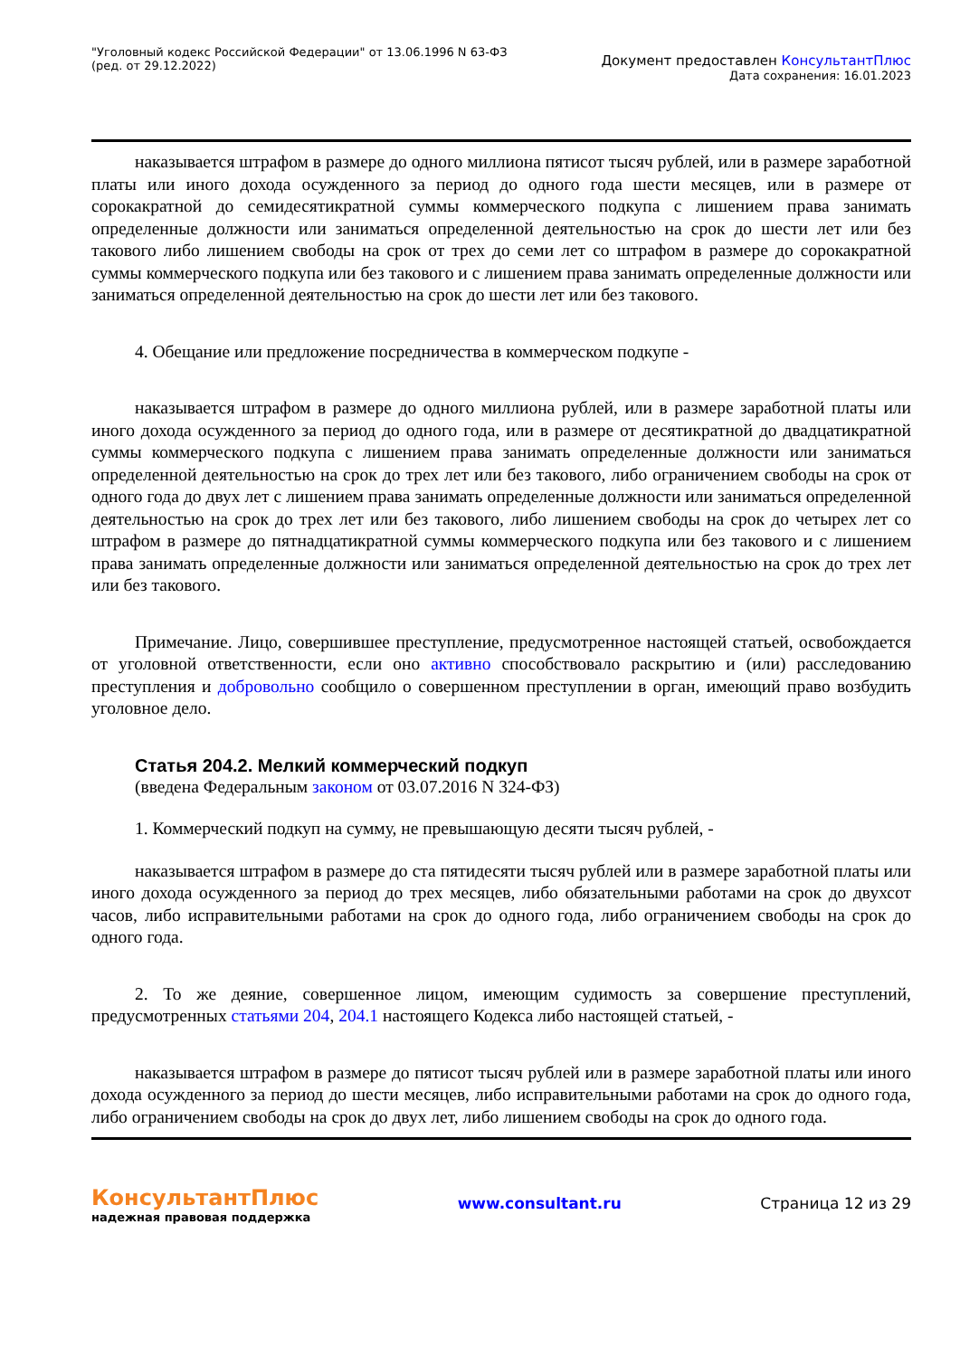"Уголовный кодекс Российской Федерации" от 13.06.1996 N 63-ФЗ
(ред. от 29.12.2022)
Документ предоставлен КонсультантПлюс
Дата сохранения: 16.01.2023
наказывается штрафом в размере до одного миллиона пятисот тысяч рублей, или в размере заработной платы или иного дохода осужденного за период до одного года шести месяцев, или в размере от сорокакратной до семидесятикратной суммы коммерческого подкупа с лишением права занимать определенные должности или заниматься определенной деятельностью на срок до шести лет или без такового либо лишением свободы на срок от трех до семи лет со штрафом в размере до сорокакратной суммы коммерческого подкупа или без такового и с лишением права занимать определенные должности или заниматься определенной деятельностью на срок до шести лет или без такового.
4. Обещание или предложение посредничества в коммерческом подкупе -
наказывается штрафом в размере до одного миллиона рублей, или в размере заработной платы или иного дохода осужденного за период до одного года, или в размере от десятикратной до двадцатикратной суммы коммерческого подкупа с лишением права занимать определенные должности или заниматься определенной деятельностью на срок до трех лет или без такового, либо ограничением свободы на срок от одного года до двух лет с лишением права занимать определенные должности или заниматься определенной деятельностью на срок до трех лет или без такового, либо лишением свободы на срок до четырех лет со штрафом в размере до пятнадцатикратной суммы коммерческого подкупа или без такового и с лишением права занимать определенные должности или заниматься определенной деятельностью на срок до трех лет или без такового.
Примечание. Лицо, совершившее преступление, предусмотренное настоящей статьей, освобождается от уголовной ответственности, если оно активно способствовало раскрытию и (или) расследованию преступления и добровольно сообщило о совершенном преступлении в орган, имеющий право возбудить уголовное дело.
Статья 204.2. Мелкий коммерческий подкуп
(введена Федеральным законом от 03.07.2016 N 324-ФЗ)
1. Коммерческий подкуп на сумму, не превышающую десяти тысяч рублей, -
наказывается штрафом в размере до ста пятидесяти тысяч рублей или в размере заработной платы или иного дохода осужденного за период до трех месяцев, либо обязательными работами на срок до двухсот часов, либо исправительными работами на срок до одного года, либо ограничением свободы на срок до одного года.
2. То же деяние, совершенное лицом, имеющим судимость за совершение преступлений, предусмотренных статьями 204, 204.1 настоящего Кодекса либо настоящей статьей, -
наказывается штрафом в размере до пятисот тысяч рублей или в размере заработной платы или иного дохода осужденного за период до шести месяцев, либо исправительными работами на срок до одного года, либо ограничением свободы на срок до двух лет, либо лишением свободы на срок до одного года.
КонсультантПлюс
надежная правовая поддержка
www.consultant.ru Страница 12 из 29